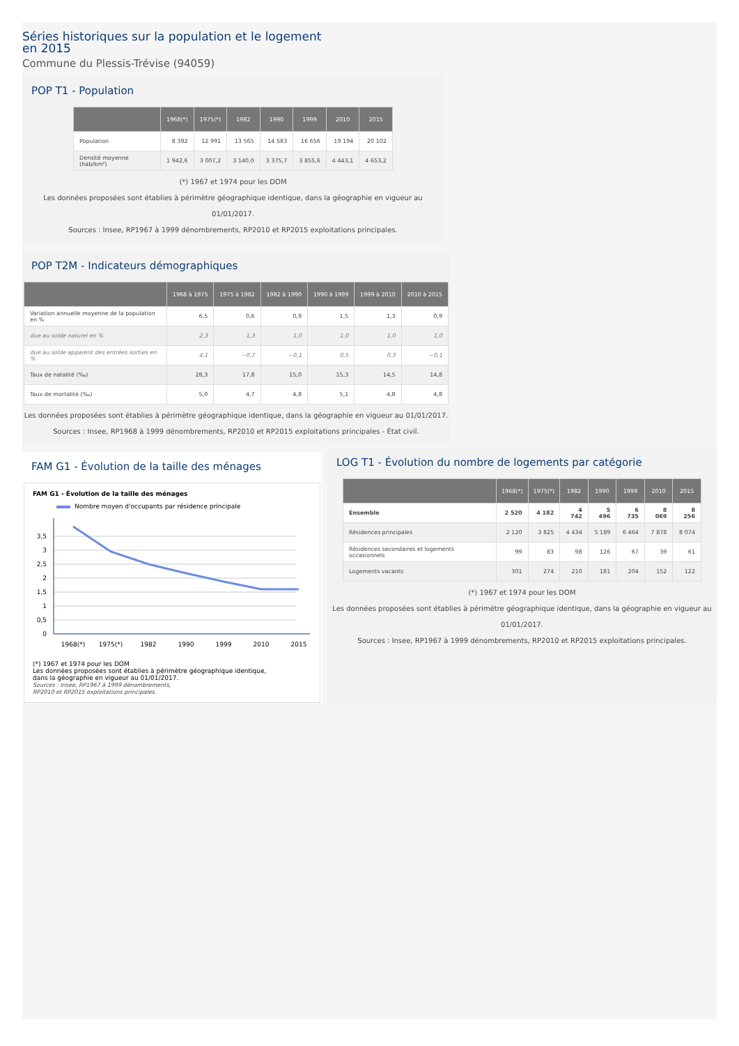Séries historiques sur la population et le logement
en 2015
Commune du Plessis-Trévise (94059)
POP T1 - Population
| | 1968(*) | 1975(*) | 1982 | 1990 | 1999 | 2010 | 2015 |
| --- | --- | --- | --- | --- | --- | --- | --- |
| Population | 8 392 | 12 991 | 13 565 | 14 583 | 16 656 | 19 194 | 20 102 |
| Densité moyenne (hab/km²) | 1 942,6 | 3 007,2 | 3 140,0 | 3 375,7 | 3 855,6 | 4 443,1 | 4 653,2 |
(*) 1967 et 1974 pour les DOM
Les données proposées sont établies à périmètre géographique identique, dans la géographie en vigueur au 01/01/2017.
Sources : Insee, RP1967 à 1999 dénombrements, RP2010 et RP2015 exploitations principales.
POP T2M - Indicateurs démographiques
| | 1968 à 1975 | 1975 à 1982 | 1982 à 1990 | 1990 à 1999 | 1999 à 2010 | 2010 à 2015 |
| --- | --- | --- | --- | --- | --- | --- |
| Variation annuelle moyenne de la population en % | 6,5 | 0,6 | 0,9 | 1,5 | 1,3 | 0,9 |
| due au solde naturel en % | 2,3 | 1,3 | 1,0 | 1,0 | 1,0 | 1,0 |
| due au solde apparent des entrées sorties en % | 4,1 | −0,7 | −0,1 | 0,5 | 0,3 | −0,1 |
| Taux de natalité (‰) | 28,3 | 17,8 | 15,0 | 15,3 | 14,5 | 14,8 |
| Taux de mortalité (‰) | 5,0 | 4,7 | 4,8 | 5,1 | 4,8 | 4,8 |
Les données proposées sont établies à périmètre géographique identique, dans la géographie en vigueur au 01/01/2017.
Sources : Insee, RP1968 à 1999 dénombrements, RP2010 et RP2015 exploitations principales - État civil.
FAM G1 - Évolution de la taille des ménages
FAM G1 - Évolution de la taille des ménages
Nombre moyen d'occupants par résidence principale
3,5
3
2,5
2
1,5
1
0,5
0
1968(*)
1975(*)
1982
1990
1999
2010
2015
(*) 1967 et 1974 pour les DOM
Les données proposées sont établies à périmètre géographique identique,
dans la géographie en vigueur au 01/01/2017.
Sources : Insee, RP1967 à 1999 dénombrements,
RP2010 et RP2015 exploitations principales.
LOG T1 - Évolution du nombre de logements par catégorie
| | 1968(*) | 1975(*) | 1982 | 1990 | 1999 | 2010 | 2015 |
| --- | --- | --- | --- | --- | --- | --- | --- |
| Ensemble | 2 520 | 4 182 | 4 742 | 5 496 | 6 735 | 8 069 | 8 256 |
| Résidences principales | 2 120 | 3 825 | 4 434 | 5 189 | 6 464 | 7 878 | 8 074 |
| Résidences secondaires et logements occasionnels | 99 | 83 | 98 | 126 | 67 | 39 | 61 |
| Logements vacants | 301 | 274 | 210 | 181 | 204 | 152 | 122 |
(*) 1967 et 1974 pour les DOM
Les données proposées sont établies à périmètre géographique identique, dans la géographie en vigueur au 01/01/2017.
Sources : Insee, RP1967 à 1999 dénombrements, RP2010 et RP2015 exploitations principales.